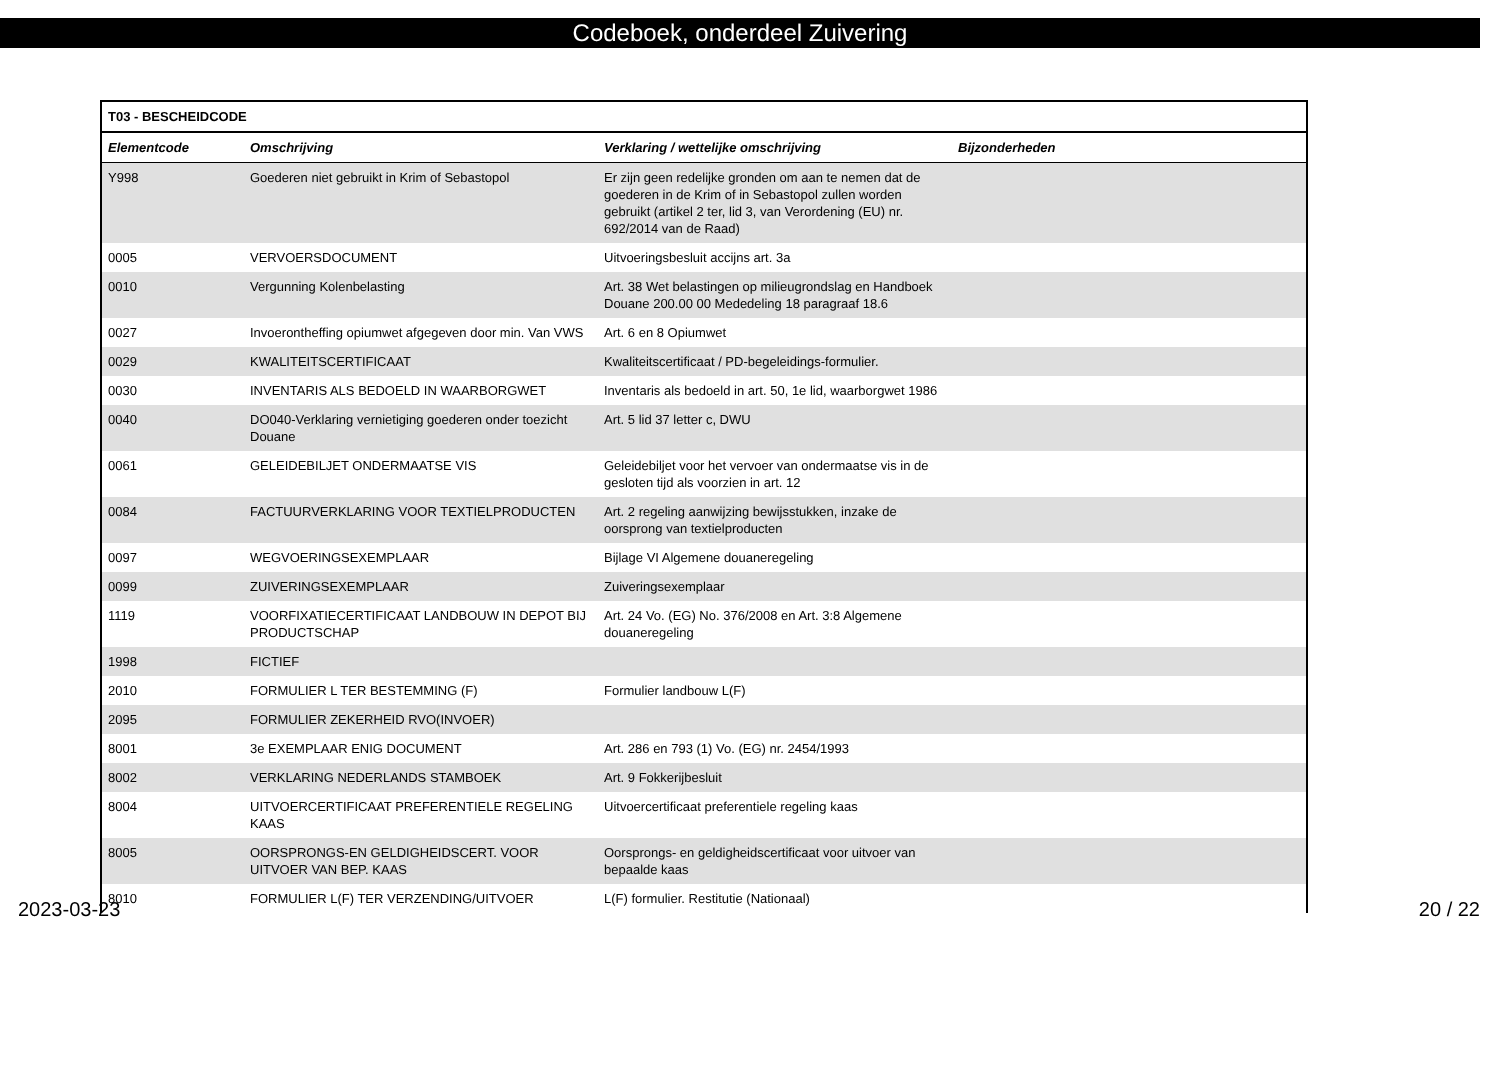Codeboek, onderdeel Zuivering
| T03 - BESCHEIDCODE | | | |
| --- | --- | --- | --- |
| Elementcode | Omschrijving | Verklaring / wettelijke omschrijving | Bijzonderheden |
| Y998 | Goederen niet gebruikt in Krim of Sebastopol | Er zijn geen redelijke gronden om aan te nemen dat de goederen in de Krim of in Sebastopol zullen worden gebruikt (artikel 2 ter, lid 3, van Verordening (EU) nr. 692/2014 van de Raad) | |
| 0005 | VERVOERSDOCUMENT | Uitvoeringsbesluit accijns art. 3a | |
| 0010 | Vergunning Kolenbelasting | Art. 38 Wet belastingen op milieugrondslag en Handboek Douane 200.00 00 Mededeling 18 paragraaf 18.6 | |
| 0027 | Invoerontheffing opiumwet afgegeven door min. Van VWS | Art. 6 en 8 Opiumwet | |
| 0029 | KWALITEITSCERTIFICAAT | Kwaliteitscertificaat / PD-begeleidings-formulier. | |
| 0030 | INVENTARIS ALS BEDOELD IN WAARBORGWET | Inventaris als bedoeld in art. 50, 1e lid, waarborgwet 1986 | |
| 0040 | DO040-Verklaring vernietiging goederen onder toezicht Douane | Art. 5 lid 37 letter c, DWU | |
| 0061 | GELEIDEBILJET ONDERMAATSE VIS | Geleidebiljet voor het vervoer van ondermaatse vis in de gesloten tijd als voorzien in art. 12 | |
| 0084 | FACTUURVERKLARING VOOR TEXTIELPRODUCTEN | Art. 2 regeling aanwijzing bewijsstukken, inzake de oorsprong van textielproducten | |
| 0097 | WEGVOERINGSEXEMPLAAR | Bijlage VI Algemene douaneregeling | |
| 0099 | ZUIVERINGSEXEMPLAAR | Zuiveringsexemplaar | |
| 1119 | VOORFIXATIECERTIFICAAT LANDBOUW IN DEPOT BIJ PRODUCTSCHAP | Art. 24 Vo. (EG) No. 376/2008 en Art. 3:8 Algemene douaneregeling | |
| 1998 | FICTIEF | | |
| 2010 | FORMULIER L TER BESTEMMING (F) | Formulier landbouw L(F) | |
| 2095 | FORMULIER ZEKERHEID RVO(INVOER) | | |
| 8001 | 3e EXEMPLAAR ENIG DOCUMENT | Art. 286 en 793 (1) Vo. (EG) nr. 2454/1993 | |
| 8002 | VERKLARING NEDERLANDS STAMBOEK | Art. 9 Fokkerijbesluit | |
| 8004 | UITVOERCERTIFICAAT PREFERENTIELE REGELING KAAS | Uitvoercertificaat preferentiele regeling kaas | |
| 8005 | OORSPRONGS-EN GELDIGHEIDSCERT. VOOR UITVOER VAN BEP. KAAS | Oorsprongs- en geldigheidscertificaat voor uitvoer van bepaalde kaas | |
| 8010 | FORMULIER L(F) TER VERZENDING/UITVOER | L(F) formulier. Restitutie (Nationaal) | |
2023-03-23 20 / 22